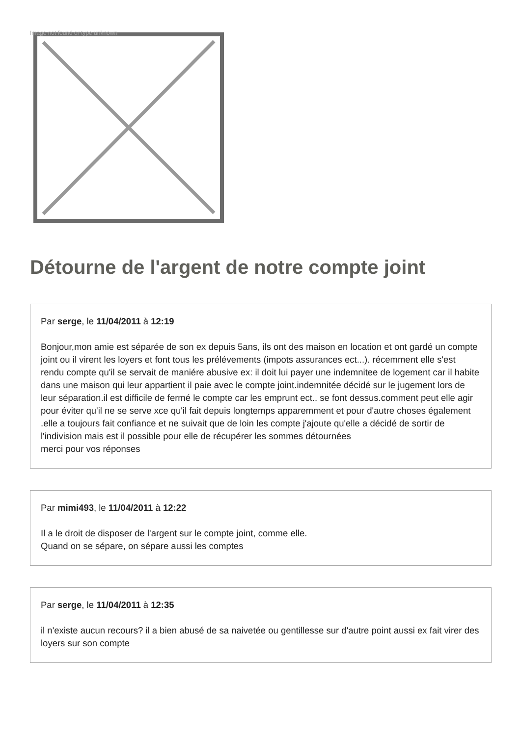Image not found or type unknown
Détourne de l'argent de notre compte joint
Par serge, le 11/04/2011 à 12:19
Bonjour,mon amie est séparée de son ex depuis 5ans, ils ont des maison en location et ont gardé un compte joint ou il virent les loyers et font tous les prélévements (impots assurances ect...). récemment elle s'est rendu compte qu'il se servait de maniére abusive ex: il doit lui payer une indemnitee de logement car il habite dans une maison qui leur appartient il paie avec le compte joint.indemnitée décidé sur le jugement lors de leur séparation.il est difficile de fermé le compte car les emprunt ect.. se font dessus.comment peut elle agir pour éviter qu'il ne se serve xce qu'il fait depuis longtemps apparemment et pour d'autre choses également .elle a toujours fait confiance et ne suivait que de loin les compte j'ajoute qu'elle a décidé de sortir de l'indivision mais est il possible pour elle de récupérer les sommes détournées
merci pour vos réponses
Par mimi493, le 11/04/2011 à 12:22
Il a le droit de disposer de l'argent sur le compte joint, comme elle.
Quand on se sépare, on sépare aussi les comptes
Par serge, le 11/04/2011 à 12:35
il n'existe aucun recours? il a bien abusé de sa naivetée ou gentillesse sur d'autre point aussi ex fait virer des loyers sur son compte